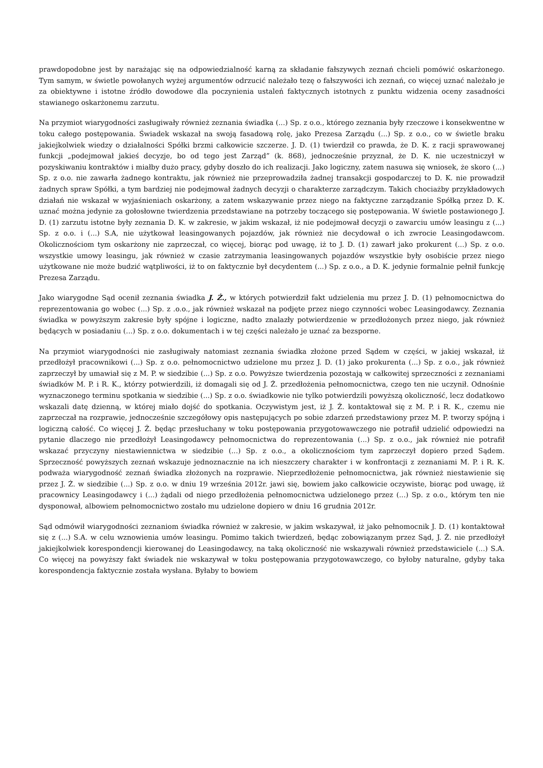prawdopodobne jest by narażając się na odpowiedzialność karną za składanie fałszywych zeznań chcieli pomówić oskarżonego. Tym samym, w świetle powołanych wyżej argumentów odrzucić należało tezę o fałszywości ich zeznań, co więcej uznać należało je za obiektywne i istotne źródło dowodowe dla poczynienia ustaleń faktycznych istotnych z punktu widzenia oceny zasadności stawianego oskarżonemu zarzutu.
Na przymiot wiarygodności zasługiwały również zeznania świadka (...) Sp. z o.o., którego zeznania były rzeczowe i konsekwentne w toku całego postępowania. Świadek wskazał na swoją fasadową rolę, jako Prezesa Zarządu (...) Sp. z o.o., co w świetle braku jakiejkolwiek wiedzy o działalności Spółki brzmi całkowicie szczerze. J. D. (1) twierdził co prawda, że D. K. z racji sprawowanej funkcji „podejmował jakieś decyzje, bo od tego jest Zarząd” (k. 868), jednocześnie przyznał, że D. K. nie uczestniczył w pozyskiwaniu kontraktów i miałby dużo pracy, gdyby doszło do ich realizacji. Jako logiczny, zatem nasuwa się wniosek, że skoro (...) Sp. z o.o. nie zawarła żadnego kontraktu, jak również nie przeprowadziła żadnej transakcji gospodarczej to D. K. nie prowadził żadnych spraw Spółki, a tym bardziej nie podejmował żadnych decyzji o charakterze zarządczym. Takich chociażby przykładowych działań nie wskazał w wyjaśnieniach oskarżony, a zatem wskazywanie przez niego na faktyczne zarządzanie Spółką przez D. K. uznać można jedynie za gołosłowne twierdzenia przedstawiane na potrzeby toczącego się postępowania. W świetle postawionego J. D. (1) zarzutu istotne były zeznania D. K. w zakresie, w jakim wskazał, iż nie podejmował decyzji o zawarciu umów leasingu z (...) Sp. z o.o. i (...) S.A, nie użytkował leasingowanych pojazdów, jak również nie decydował o ich zwrocie Leasingodawcom. Okolicznościom tym oskarżony nie zaprzeczał, co więcej, biorąc pod uwagę, iż to J. D. (1) zawarł jako prokurent (...) Sp. z o.o. wszystkie umowy leasingu, jak również w czasie zatrzymania leasingowanych pojazdów wszystkie były osobiście przez niego użytkowane nie może budzić wątpliwości, iż to on faktycznie był decydentem (...) Sp. z o.o., a D. K. jedynie formalnie pełnił funkcję Prezesa Zarządu.
Jako wiarygodne Sąd ocenił zeznania świadka J. Ż., w których potwierdził fakt udzielenia mu przez J. D. (1) pełnomocnictwa do reprezentowania go wobec (...) Sp. z .o.o., jak również wskazał na podjęte przez niego czynności wobec Leasingodawcy. Zeznania świadka w powyższym zakresie były spójne i logiczne, nadto znalazły potwierdzenie w przedłożonych przez niego, jak również będących w posiadaniu (...) Sp. z o.o. dokumentach i w tej części należało je uznać za bezsporne.
Na przymiot wiarygodności nie zasługiwały natomiast zeznania świadka złożone przed Sądem w części, w jakiej wskazał, iż przedłożył pracownikowi (...) Sp. z o.o. pełnomocnictwo udzielone mu przez J. D. (1) jako prokurenta (...) Sp. z o.o., jak również zaprzeczył by umawiał się z M. P. w siedzibie (...) Sp. z o.o. Powyższe twierdzenia pozostają w całkowitej sprzeczności z zeznaniami świadków M. P. i R. K., którzy potwierdzili, iż domagali się od J. Ż. przedłożenia pełnomocnictwa, czego ten nie uczynił. Odnośnie wyznaczonego terminu spotkania w siedzibie (...) Sp. z o.o. świadkowie nie tylko potwierdzili powyższą okoliczność, lecz dodatkowo wskazali datę dzienną, w której miało dojść do spotkania. Oczywistym jest, iż J. Ż. kontaktował się z M. P. i R. K., czemu nie zaprzeczał na rozprawie, jednocześnie szczegółowy opis następujących po sobie zdarzeń przedstawiony przez M. P. tworzy spójną i logiczną całość. Co więcej J. Ż. będąc przesłuchany w toku postępowania przygotowawczego nie potrafił udzielić odpowiedzi na pytanie dlaczego nie przedłożył Leasingodawcy pełnomocnictwa do reprezentowania (...) Sp. z o.o., jak również nie potrafił wskazać przyczyny niestawiennictwa w siedzibie (...) Sp. z o.o., a okolicznościom tym zaprzeczył dopiero przed Sądem. Sprzeczność powyższych zeznań wskazuje jednoznacznie na ich nieszczery charakter i w konfrontacji z zeznaniami M. P. i R. K. podważa wiarygodność zeznań świadka złożonych na rozprawie. Nieprzedłożenie pełnomocnictwa, jak również niestawienie się przez J. Ż. w siedzibie (...) Sp. z o.o. w dniu 19 września 2012r. jawi się, bowiem jako całkowicie oczywiste, biorąc pod uwagę, iż pracownicy Leasingodawcy i (...) żądali od niego przedłożenia pełnomocnictwa udzielonego przez (...) Sp. z o.o., którym ten nie dysponował, albowiem pełnomocnictwo zostało mu udzielone dopiero w dniu 16 grudnia 2012r.
Sąd odmówił wiarygodności zeznaniom świadka również w zakresie, w jakim wskazywał, iż jako pełnomocnik J. D. (1) kontaktował się z (...) S.A. w celu wznowienia umów leasingu. Pomimo takich twierdzeń, będąc zobowiązanym przez Sąd, J. Ż. nie przedłożył jakiejkolwiek korespondencji kierowanej do Leasingodawcy, na taką okoliczność nie wskazywali również przedstawiciele (...) S.A. Co więcej na powyższy fakt świadek nie wskazywał w toku postępowania przygotowawczego, co byłoby naturalne, gdyby taka korespondencja faktycznie została wysłana. Byłaby to bowiem